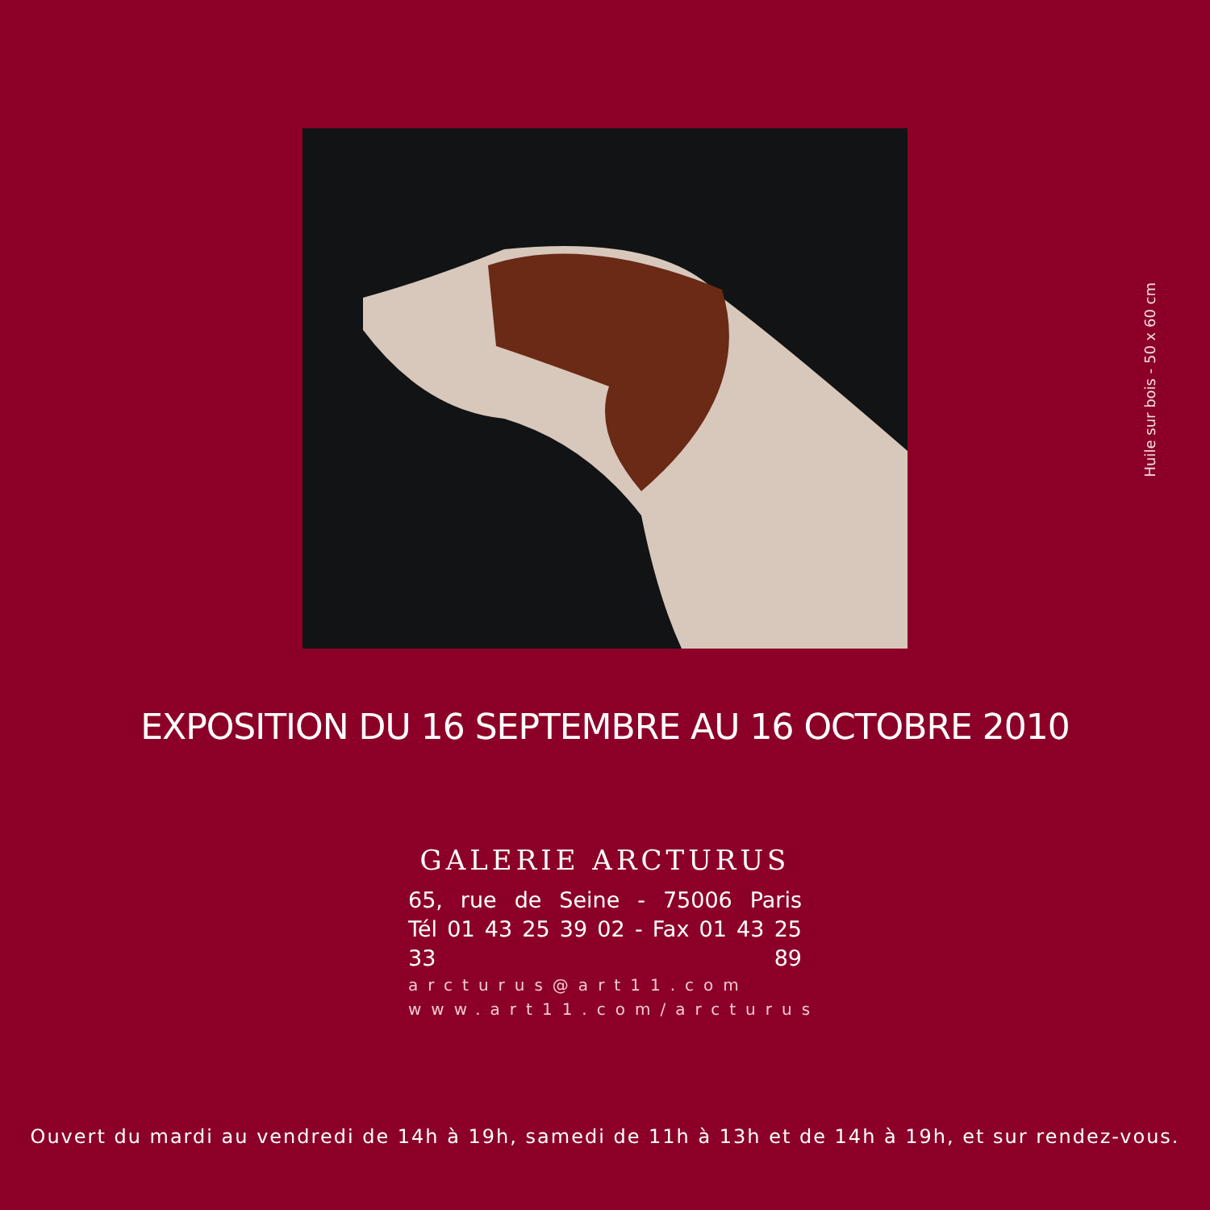Huile sur bois - 50 x 60 cm
EXPOSITION DU 16 SEPTEMBRE AU 16 OCTOBRE 2010
GALERIE ARCTURUS
65, rue de Seine - 75006 Paris
Tél 01 43 25 39 02 - Fax 01 43 25 33 89
arcturus@art11.com
www.art11.com/arcturus
Ouvert du mardi au vendredi de 14h à 19h, samedi de 11h à 13h et de 14h à 19h, et sur rendez-vous.